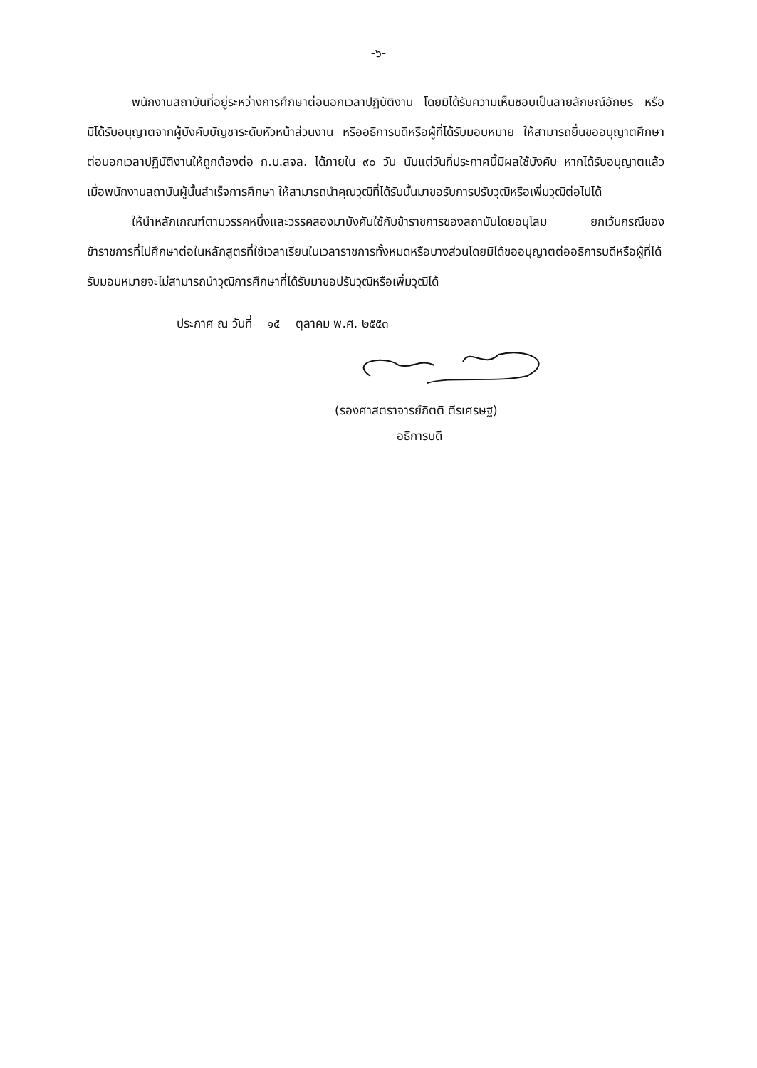-๖-
พนักงานสถาบันที่อยู่ระหว่างการศึกษาต่อนอกเวลาปฏิบัติงาน โดยมิได้รับความเห็นชอบเป็นลายลักษณ์อักษร หรือมิได้รับอนุญาตจากผู้บังคับบัญชาระดับหัวหน้าส่วนงาน หรืออธิการบดีหรือผู้ที่ได้รับมอบหมาย ให้สามารถยื่นขออนุญาตศึกษาต่อนอกเวลาปฏิบัติงานให้ถูกต้องต่อ ก.บ.สจล. ได้ภายใน ๙๐ วัน นับแต่วันที่ประกาศนี้มีผลใช้บังคับ หากได้รับอนุญาตแล้ว เมื่อพนักงานสถาบันผู้นั้นสำเร็จการศึกษา ให้สามารถนำคุณวุฒิที่ได้รับนั้นมาขอรับการปรับวุฒิหรือเพิ่มวุฒิต่อไปได้
ให้นำหลักเกณฑ์ตามวรรคหนึ่งและวรรคสองมาบังคับใช้กับข้าราชการของสถาบันโดยอนุโลม ยกเว้นกรณีของข้าราชการที่ไปศึกษาต่อในหลักสูตรที่ใช้เวลาเรียนในเวลาราชการทั้งหมดหรือบางส่วนโดยมิได้ขออนุญาตต่ออธิการบดีหรือผู้ที่ได้รับมอบหมายจะไม่สามารถนำวุฒิการศึกษาที่ได้รับมาขอปรับวุฒิหรือเพิ่มวุฒิได้
ประกาศ ณ วันที่ ๑๕ ตุลาคม พ.ศ. ๒๕๕๓
(รองศาสตราจารย์กิตติ ตีรเศรษฐ)
อธิการบดี